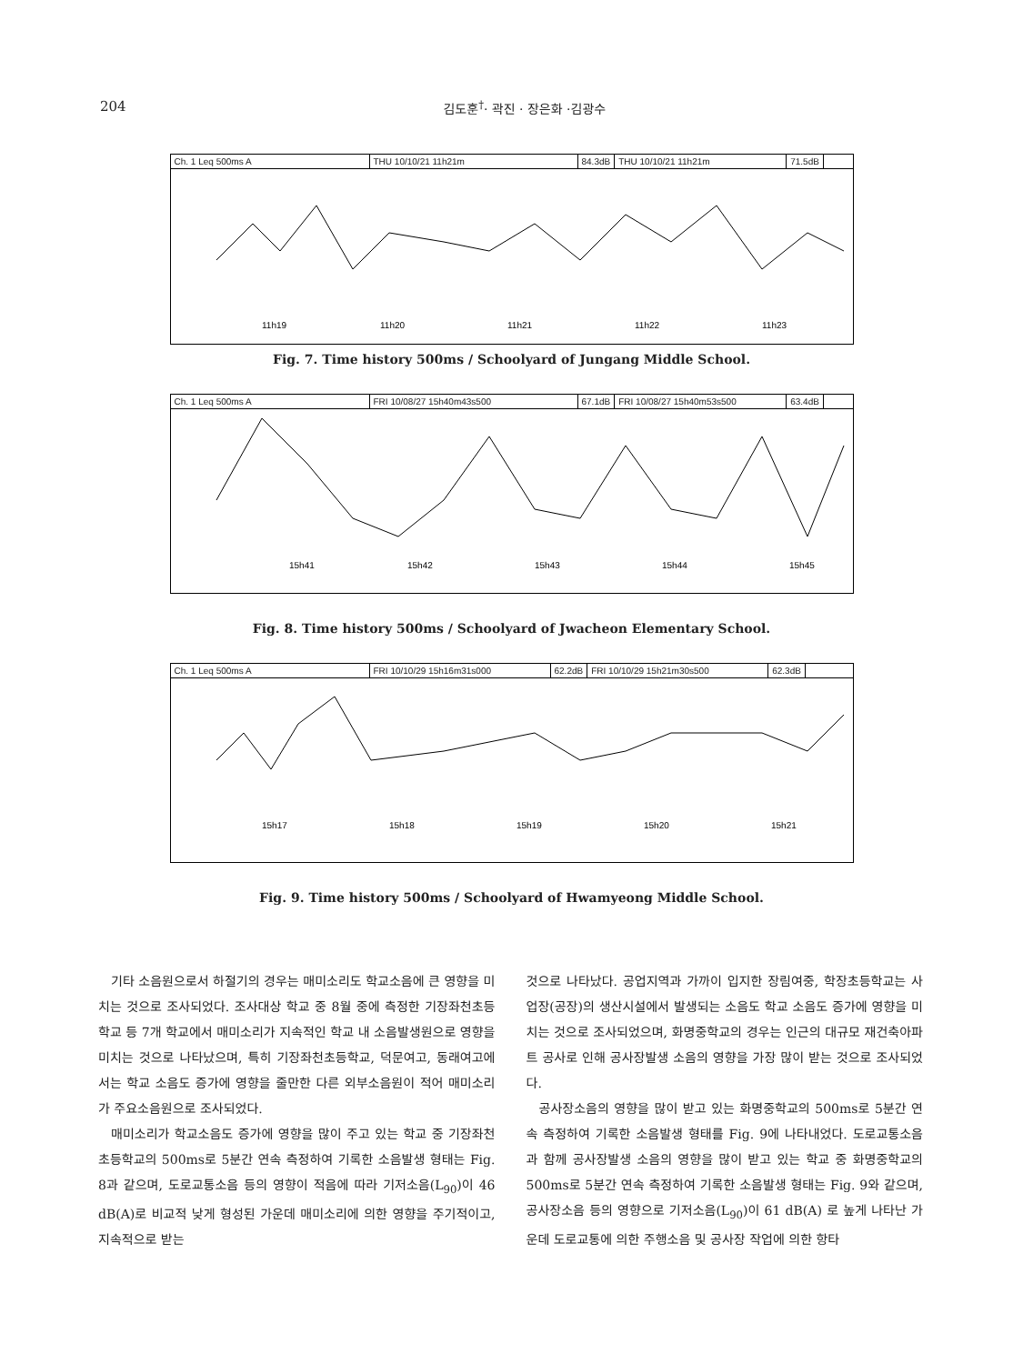204 김도훈<sup>†</sup>· 곽진 · 장은화 ·김광수
Ch. 1 Leq 500ms A THU 10/10/21 11h21m 84.3dB THU 10/10/21 11h21m 71.5dB
11h19
11h20
11h21
11h22
11h23
Fig. 7. Time history 500ms / Schoolyard of Jungang Middle School.
Ch. 1 Leq 500ms A FRI 10/08/27 15h40m43s500 67.1dB FRI 10/08/27 15h40m53s500 63.4dB
15h41
15h42
15h43
15h44
15h45
Fig. 8. Time history 500ms / Schoolyard of Jwacheon Elementary School.
Ch. 1 Leq 500ms A FRI 10/10/29 15h16m31s000 62.2dB FRI 10/10/29 15h21m30s500 62.3dB
15h17
15h18
15h19
15h20
15h21
Fig. 9. Time history 500ms / Schoolyard of Hwamyeong Middle School.
기타 소음원으로서 하절기의 경우는 매미소리도 학교소음에 큰 영향을 미치는 것으로 조사되었다. 조사대상 학교 중 8월 중에 측정한 기장좌천초등학교 등 7개 학교에서 매미소리가 지속적인 학교 내 소음발생원으로 영향을 미치는 것으로 나타났으며, 특히 기장좌천초등학교, 덕문여고, 동래여고에서는 학교 소음도 증가에 영향을 줄만한 다른 외부소음원이 적어 매미소리가 주요소음원으로 조사되었다.
매미소리가 학교소음도 증가에 영향을 많이 주고 있는 학교 중 기장좌천초등학교의 500ms로 5분간 연속 측정하여 기록한 소음발생 형태는 Fig. 8과 같으며, 도로교통소음 등의 영향이 적음에 따라 기저소음(L<sub>90</sub>)이 46 dB(A)로 비교적 낮게 형성된 가운데 매미소리에 의한 영향을 주기적이고, 지속적으로 받는
것으로 나타났다. 공업지역과 가까이 입지한 장림여중, 학장초등학교는 사업장(공장)의 생산시설에서 발생되는 소음도 학교 소음도 증가에 영향을 미치는 것으로 조사되었으며, 화명중학교의 경우는 인근의 대규모 재건축아파트 공사로 인해 공사장발생 소음의 영향을 가장 많이 받는 것으로 조사되었다.
공사장소음의 영향을 많이 받고 있는 화명중학교의 500ms로 5분간 연속 측정하여 기록한 소음발생 형태를 Fig. 9에 나타내었다. 도로교통소음과 함께 공사장발생 소음의 영향을 많이 받고 있는 학교 중 화명중학교의 500ms로 5분간 연속 측정하여 기록한 소음발생 형태는 Fig. 9와 같으며, 공사장소음 등의 영향으로 기저소음(L<sub>90</sub>)이 61 dB(A) 로 높게 나타난 가운데 도로교통에 의한 주행소음 및 공사장 작업에 의한 항타